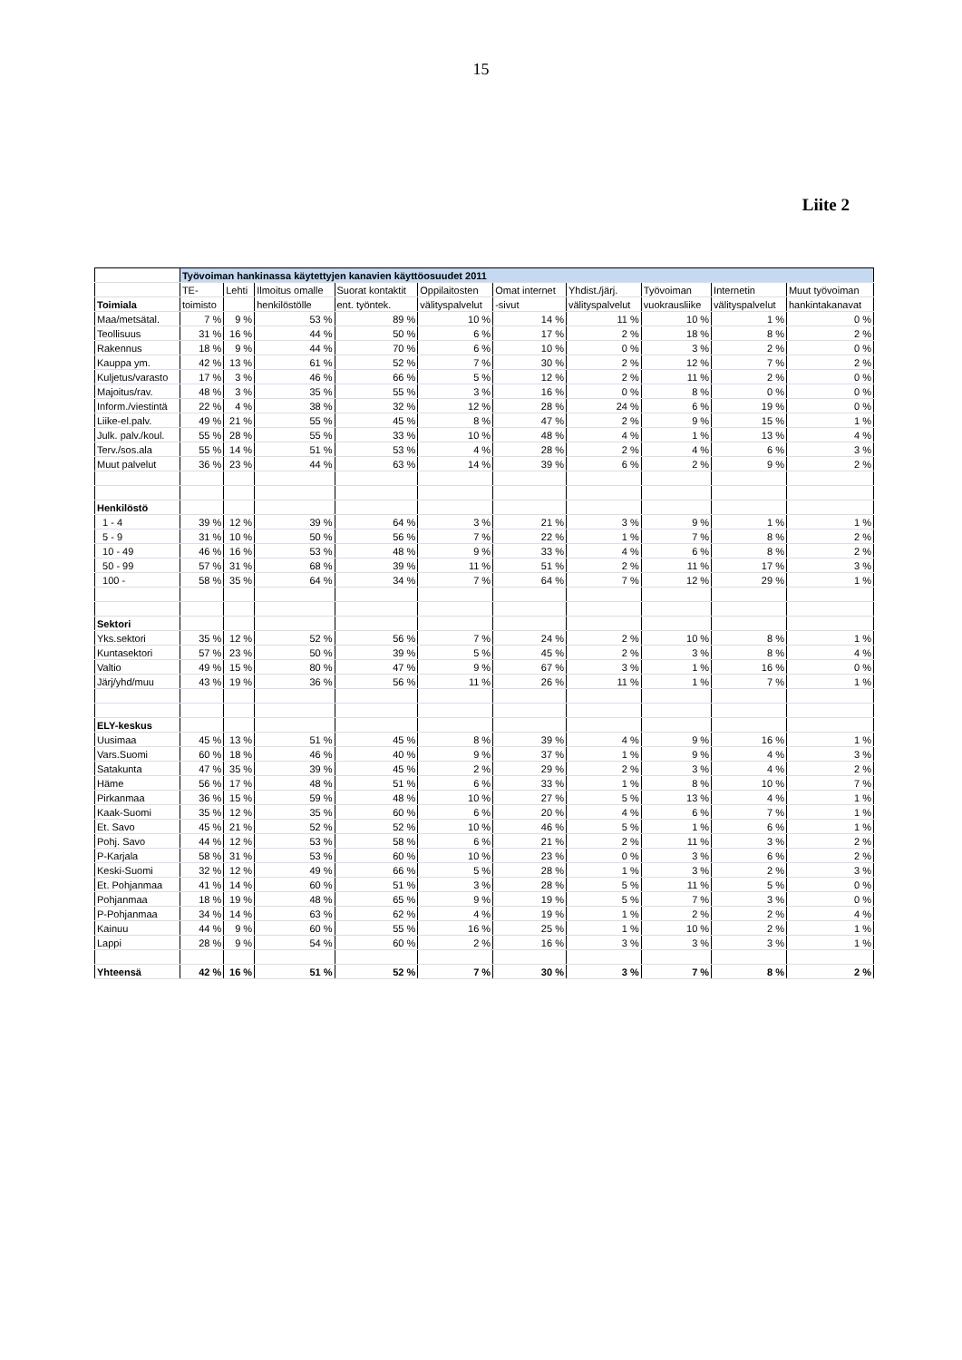15
Liite 2
| | Työvoiman hankinassa käytettyjen kanavien käyttöosuudet 2011 | | | | | | | | | |
| | TE- | Lehti | Ilmoitus omalle | Suorat kontaktit | Oppilaitosten | Omat internet | Yhdist./järj. | Työvoiman | Internetin | Muut työvoiman |
| Toimiala | toimisto | | henkilöstölle | ent. työntek. | välityspalvelut | -sivut | välityspalvelut | vuokrausliike | välityspalvelut | hankintakanavat |
| Maa/metsätal. | 7 % | 9 % | 53 % | 89 % | 10 % | 14 % | 11 % | 10 % | 1 % | 0 % |
| Teollisuus | 31 % | 16 % | 44 % | 50 % | 6 % | 17 % | 2 % | 18 % | 8 % | 2 % |
| Rakennus | 18 % | 9 % | 44 % | 70 % | 6 % | 10 % | 0 % | 3 % | 2 % | 0 % |
| Kauppa ym. | 42 % | 13 % | 61 % | 52 % | 7 % | 30 % | 2 % | 12 % | 7 % | 2 % |
| Kuljetus/varasto | 17 % | 3 % | 46 % | 66 % | 5 % | 12 % | 2 % | 11 % | 2 % | 0 % |
| Majoitus/rav. | 48 % | 3 % | 35 % | 55 % | 3 % | 16 % | 0 % | 8 % | 0 % | 0 % |
| Inform./viestintä | 22 % | 4 % | 38 % | 32 % | 12 % | 28 % | 24 % | 6 % | 19 % | 0 % |
| Liike-el.palv. | 49 % | 21 % | 55 % | 45 % | 8 % | 47 % | 2 % | 9 % | 15 % | 1 % |
| Julk. palv./koul. | 55 % | 28 % | 55 % | 33 % | 10 % | 48 % | 4 % | 1 % | 13 % | 4 % |
| Terv./sos.ala | 55 % | 14 % | 51 % | 53 % | 4 % | 28 % | 2 % | 4 % | 6 % | 3 % |
| Muut palvelut | 36 % | 23 % | 44 % | 63 % | 14 % | 39 % | 6 % | 2 % | 9 % | 2 % |
| Henkilöstö | | | | | | | | | | |
| 1 - 4 | 39 % | 12 % | 39 % | 64 % | 3 % | 21 % | 3 % | 9 % | 1 % | 1 % |
| 5 - 9 | 31 % | 10 % | 50 % | 56 % | 7 % | 22 % | 1 % | 7 % | 8 % | 2 % |
| 10 - 49 | 46 % | 16 % | 53 % | 48 % | 9 % | 33 % | 4 % | 6 % | 8 % | 2 % |
| 50 - 99 | 57 % | 31 % | 68 % | 39 % | 11 % | 51 % | 2 % | 11 % | 17 % | 3 % |
| 100 - | 58 % | 35 % | 64 % | 34 % | 7 % | 64 % | 7 % | 12 % | 29 % | 1 % |
| Sektori | | | | | | | | | | |
| Yks.sektori | 35 % | 12 % | 52 % | 56 % | 7 % | 24 % | 2 % | 10 % | 8 % | 1 % |
| Kuntasektori | 57 % | 23 % | 50 % | 39 % | 5 % | 45 % | 2 % | 3 % | 8 % | 4 % |
| Valtio | 49 % | 15 % | 80 % | 47 % | 9 % | 67 % | 3 % | 1 % | 16 % | 0 % |
| Järj/yhd/muu | 43 % | 19 % | 36 % | 56 % | 11 % | 26 % | 11 % | 1 % | 7 % | 1 % |
| ELY-keskus | | | | | | | | | | |
| Uusimaa | 45 % | 13 % | 51 % | 45 % | 8 % | 39 % | 4 % | 9 % | 16 % | 1 % |
| Vars.Suomi | 60 % | 18 % | 46 % | 40 % | 9 % | 37 % | 1 % | 9 % | 4 % | 3 % |
| Satakunta | 47 % | 35 % | 39 % | 45 % | 2 % | 29 % | 2 % | 3 % | 4 % | 2 % |
| Häme | 56 % | 17 % | 48 % | 51 % | 6 % | 33 % | 1 % | 8 % | 10 % | 7 % |
| Pirkanmaa | 36 % | 15 % | 59 % | 48 % | 10 % | 27 % | 5 % | 13 % | 4 % | 1 % |
| Kaak-Suomi | 35 % | 12 % | 35 % | 60 % | 6 % | 20 % | 4 % | 6 % | 7 % | 1 % |
| Et. Savo | 45 % | 21 % | 52 % | 52 % | 10 % | 46 % | 5 % | 1 % | 6 % | 1 % |
| Pohj. Savo | 44 % | 12 % | 53 % | 58 % | 6 % | 21 % | 2 % | 11 % | 3 % | 2 % |
| P-Karjala | 58 % | 31 % | 53 % | 60 % | 10 % | 23 % | 0 % | 3 % | 6 % | 2 % |
| Keski-Suomi | 32 % | 12 % | 49 % | 66 % | 5 % | 28 % | 1 % | 3 % | 2 % | 3 % |
| Et. Pohjanmaa | 41 % | 14 % | 60 % | 51 % | 3 % | 28 % | 5 % | 11 % | 5 % | 0 % |
| Pohjanmaa | 18 % | 19 % | 48 % | 65 % | 9 % | 19 % | 5 % | 7 % | 3 % | 0 % |
| P-Pohjanmaa | 34 % | 14 % | 63 % | 62 % | 4 % | 19 % | 1 % | 2 % | 2 % | 4 % |
| Kainuu | 44 % | 9 % | 60 % | 55 % | 16 % | 25 % | 1 % | 10 % | 2 % | 1 % |
| Lappi | 28 % | 9 % | 54 % | 60 % | 2 % | 16 % | 3 % | 3 % | 3 % | 1 % |
| Yhteensä | 42 % | 16 % | 51 % | 52 % | 7 % | 30 % | 3 % | 7 % | 8 % | 2 % |